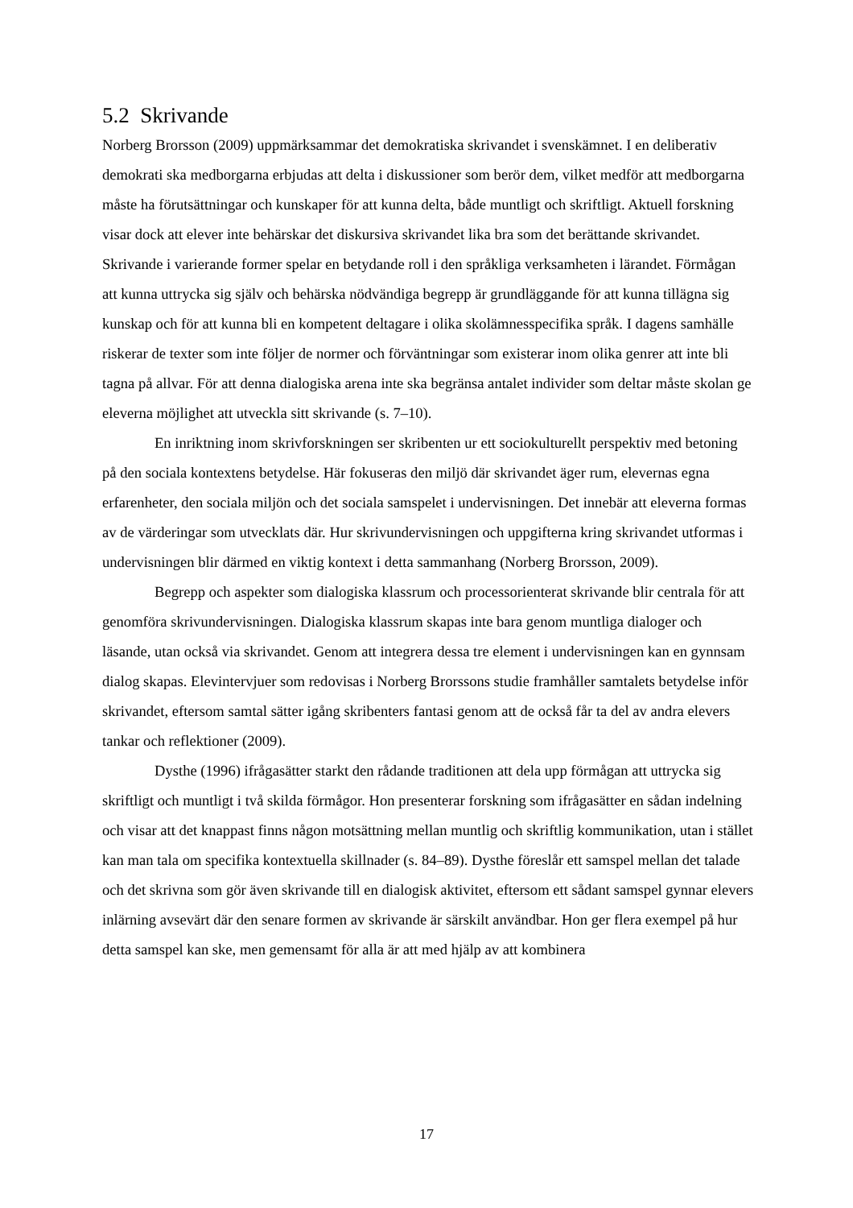5.2 Skrivande
Norberg Brorsson (2009) uppmärksammar det demokratiska skrivandet i svenskämnet. I en deliberativ demokrati ska medborgarna erbjudas att delta i diskussioner som berör dem, vilket medför att medborgarna måste ha förutsättningar och kunskaper för att kunna delta, både muntligt och skriftligt. Aktuell forskning visar dock att elever inte behärskar det diskursiva skrivandet lika bra som det berättande skrivandet. Skrivande i varierande former spelar en betydande roll i den språkliga verksamheten i lärandet. Förmågan att kunna uttrycka sig själv och behärska nödvändiga begrepp är grundläggande för att kunna tillägna sig kunskap och för att kunna bli en kompetent deltagare i olika skolämnesspecifika språk. I dagens samhälle riskerar de texter som inte följer de normer och förväntningar som existerar inom olika genrer att inte bli tagna på allvar. För att denna dialogiska arena inte ska begränsa antalet individer som deltar måste skolan ge eleverna möjlighet att utveckla sitt skrivande (s. 7–10).
En inriktning inom skrivforskningen ser skribenten ur ett sociokulturellt perspektiv med betoning på den sociala kontextens betydelse. Här fokuseras den miljö där skrivandet äger rum, elevernas egna erfarenheter, den sociala miljön och det sociala samspelet i undervisningen. Det innebär att eleverna formas av de värderingar som utvecklats där. Hur skrivundervisningen och uppgifterna kring skrivandet utformas i undervisningen blir därmed en viktig kontext i detta sammanhang (Norberg Brorsson, 2009).
Begrepp och aspekter som dialogiska klassrum och processorienterat skrivande blir centrala för att genomföra skrivundervisningen. Dialogiska klassrum skapas inte bara genom muntliga dialoger och läsande, utan också via skrivandet. Genom att integrera dessa tre element i undervisningen kan en gynnsam dialog skapas. Elevintervjuer som redovisas i Norberg Brorssons studie framhåller samtalets betydelse inför skrivandet, eftersom samtal sätter igång skribenters fantasi genom att de också får ta del av andra elevers tankar och reflektioner (2009).
Dysthe (1996) ifrågasätter starkt den rådande traditionen att dela upp förmågan att uttrycka sig skriftligt och muntligt i två skilda förmågor. Hon presenterar forskning som ifrågasätter en sådan indelning och visar att det knappast finns någon motsättning mellan muntlig och skriftlig kommunikation, utan i stället kan man tala om specifika kontextuella skillnader (s. 84–89). Dysthe föreslår ett samspel mellan det talade och det skrivna som gör även skrivande till en dialogisk aktivitet, eftersom ett sådant samspel gynnar elevers inlärning avsevärt där den senare formen av skrivande är särskilt användbar. Hon ger flera exempel på hur detta samspel kan ske, men gemensamt för alla är att med hjälp av att kombinera
17